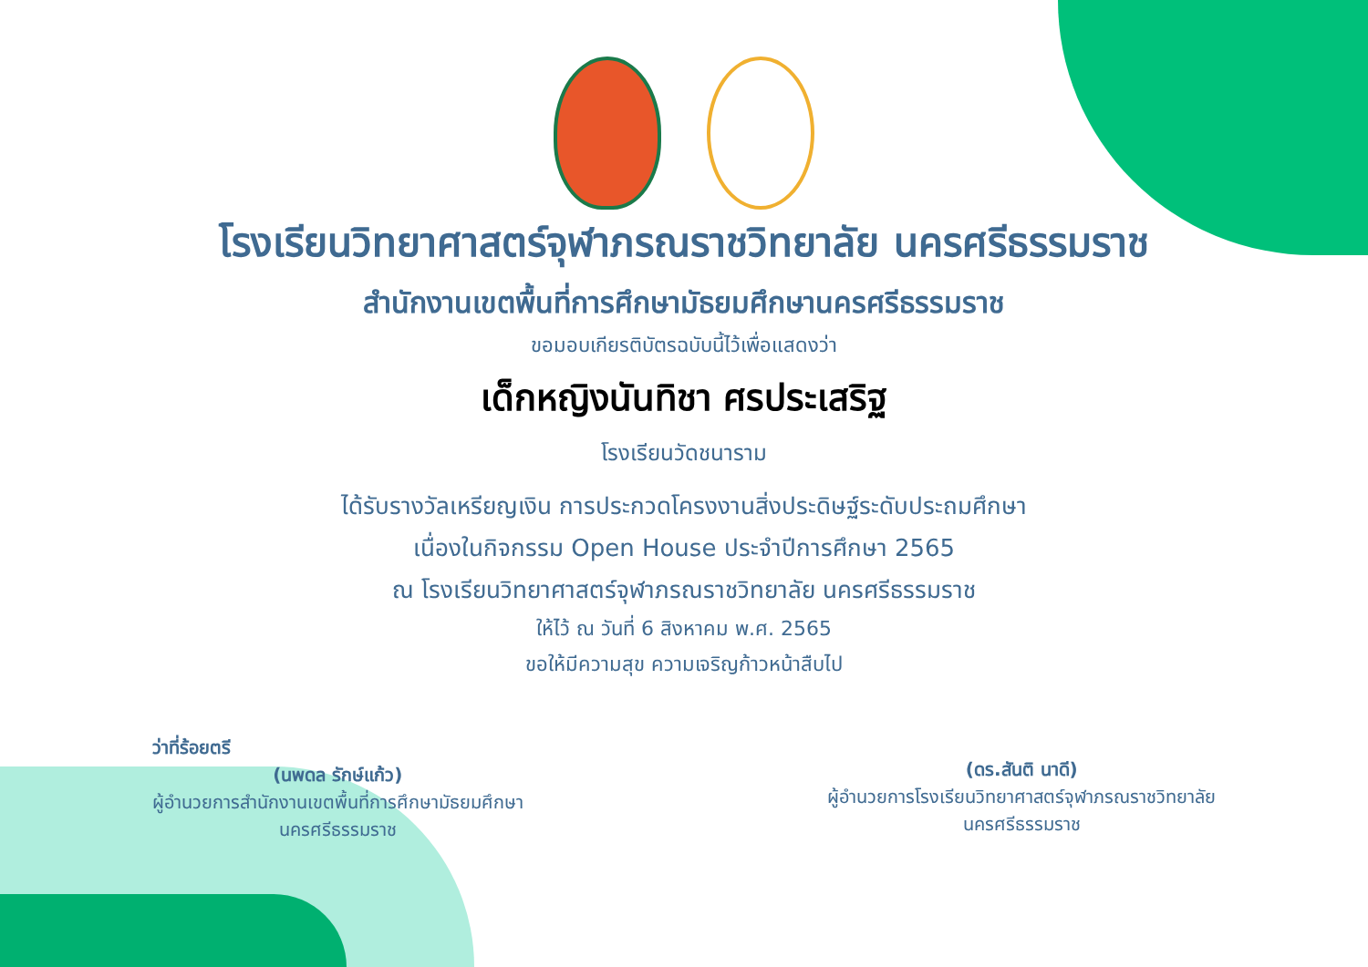โรงเรียนวิทยาศาสตร์จุฬาภรณราชวิทยาลัย นครศรีธรรมราช
สำนักงานเขตพื้นที่การศึกษามัธยมศึกษานครศรีธรรมราช
ขอมอบเกียรติบัตรฉบับนี้ไว้เพื่อแสดงว่า
เด็กหญิงนันทิชา ศรประเสริฐ
โรงเรียนวัดชนาราม
ได้รับรางวัลเหรียญเงิน การประกวดโครงงานสิ่งประดิษฐ์ระดับประถมศึกษา
เนื่องในกิจกรรม Open House ประจำปีการศึกษา 2565
ณ โรงเรียนวิทยาศาสตร์จุฬาภรณราชวิทยาลัย นครศรีธรรมราช
ให้ไว้ ณ วันที่ 6 สิงหาคม พ.ศ. 2565
ขอให้มีความสุข ความเจริญก้าวหน้าสืบไป
ว่าที่ร้อยตรี
(นพดล รักษ์แก้ว)
ผู้อำนวยการสำนักงานเขตพื้นที่การศึกษามัธยมศึกษา
นครศรีธรรมราช
(ดร.สันติ นาดี)
ผู้อำนวยการโรงเรียนวิทยาศาสตร์จุฬาภรณราชวิทยาลัย
นครศรีธรรมราช